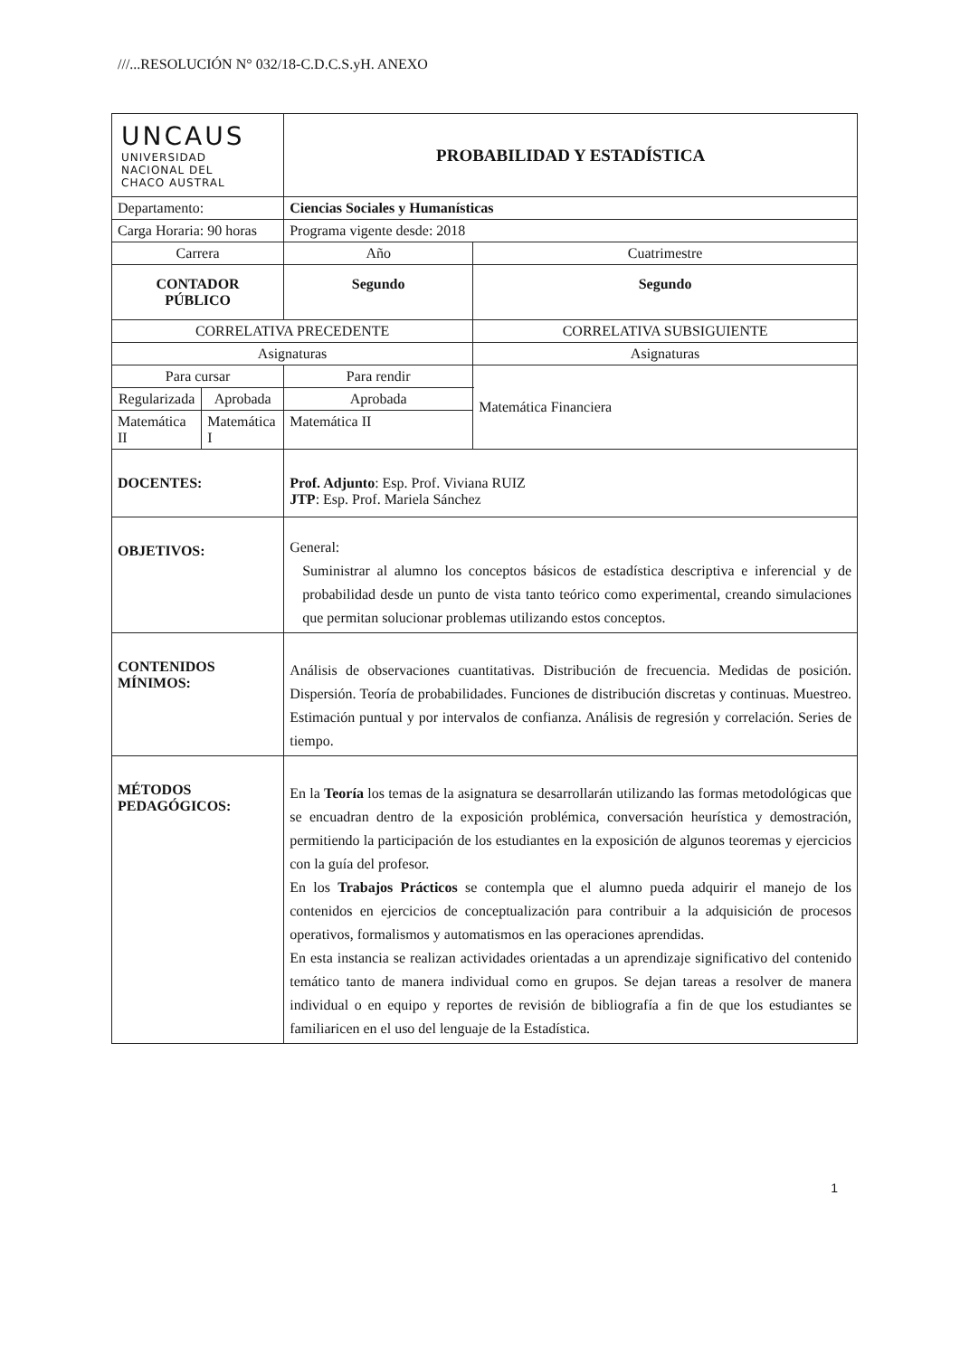///...RESOLUCIÓN N° 032/18-C.D.C.S.yH. ANEXO
| UNCAUS UNIVERSIDAD NACIONAL DEL CHACO AUSTRAL | | PROBABILIDAD Y ESTADÍSTICA | |
| Departamento: | | Ciencias Sociales y Humanísticas | |
| Carga Horaria: 90 horas | | Programa vigente desde: 2018 | |
| Carrera | | Año | Cuatrimestre |
| CONTADOR PÚBLICO | | Segundo | Segundo |
| CORRELATIVA PRECEDENTE | | | CORRELATIVA SUBSIGUIENTE |
| Asignaturas | | | Asignaturas |
| Para cursar | | Para rendir | Matemática Financiera |
| Regularizada | Aprobada | Aprobada | |
| Matemática II | Matemática I | Matemática II | |
| DOCENTES: | | Prof. Adjunto : Esp. Prof. Viviana RUIZ JTP : Esp. Prof. Mariela Sánchez | |
| OBJETIVOS: | | General: Suministrar al alumno los conceptos básicos de estadística descriptiva e inferencial y de probabilidad desde un punto de vista tanto teórico como experimental, creando simulaciones que permitan solucionar problemas utilizando estos conceptos. | |
| CONTENIDOS MÍNIMOS: | | Análisis de observaciones cuantitativas. Distribución de frecuencia. Medidas de posición. Dispersión. Teoría de probabilidades. Funciones de distribución discretas y continuas. Muestreo. Estimación puntual y por intervalos de confianza. Análisis de regresión y correlación. Series de tiempo. | |
| MÉTODOS PEDAGÓGICOS: | | En la Teoría los temas de la asignatura se desarrollarán utilizando las formas metodológicas que se encuadran dentro de la exposición problémica, conversación heurística y demostración, permitiendo la participación de los estudiantes en la exposición de algunos teoremas y ejercicios con la guía del profesor. En los Trabajos Prácticos se contempla que el alumno pueda adquirir el manejo de los contenidos en ejercicios de conceptualización para contribuir a la adquisición de procesos operativos, formalismos y automatismos en las operaciones aprendidas. En esta instancia se realizan actividades orientadas a un aprendizaje significativo del contenido temático tanto de manera individual como en grupos. Se dejan tareas a resolver de manera individual o en equipo y reportes de revisión de bibliografía a fin de que los estudiantes se familiaricen en el uso del lenguaje de la Estadística. | |
1